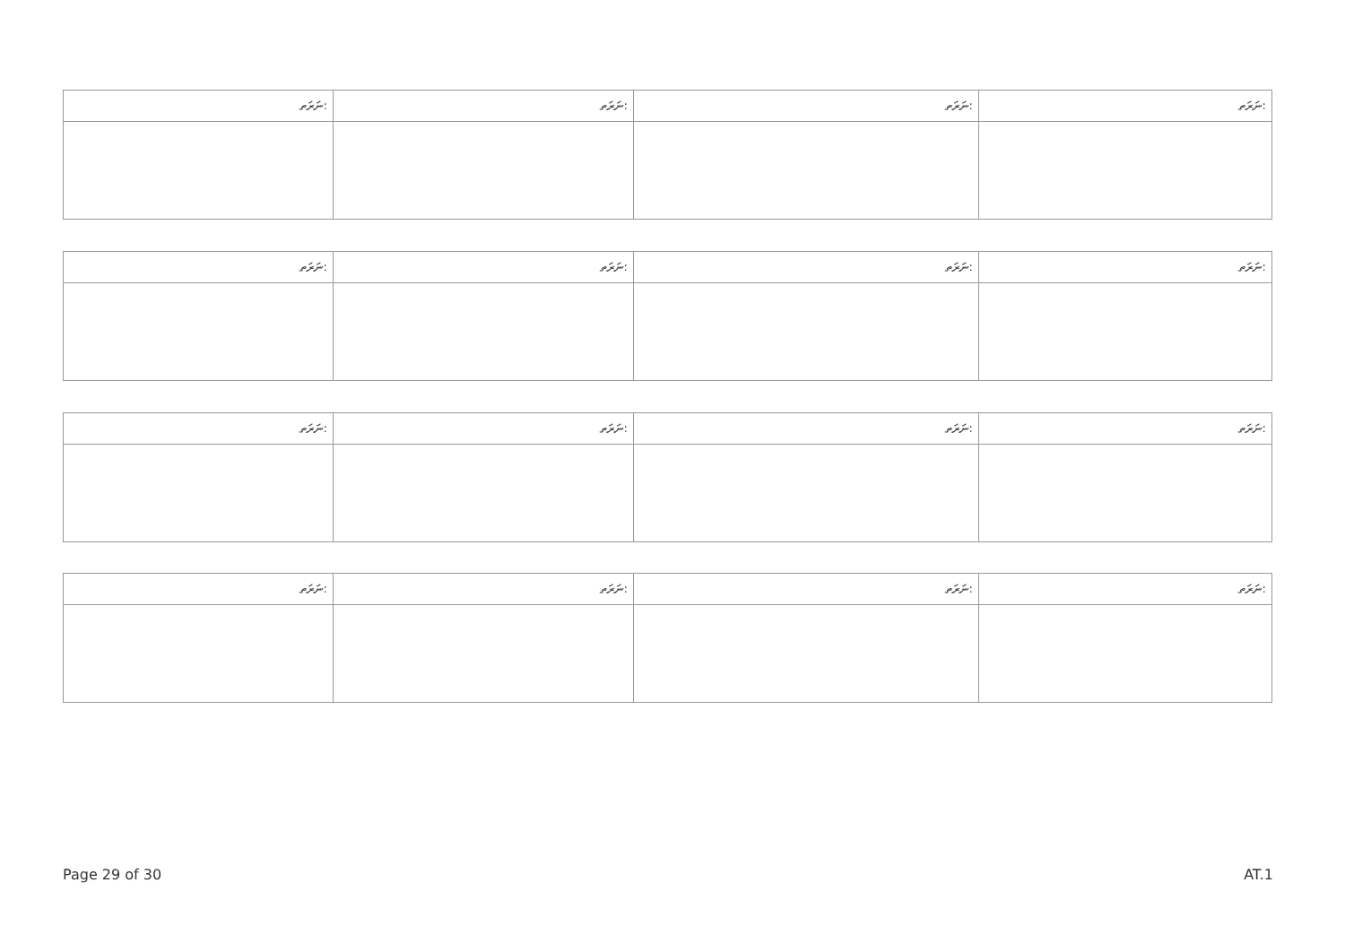| ނަރަތ: | ނަރަތ: | ނަރަތ: | ނަރަތ: |
| ނަރަތ: | ނަރަތ: | ނަރަތ: | ނަރަތ: |
| ނަރަތ: | ނަރަތ: | ނަރަތ: | ނަރަތ: |
| ނަރަތ: | ނަރަތ: | ނަރަތ: | ނަރަތ: |
Page 29 of 30 AT.1